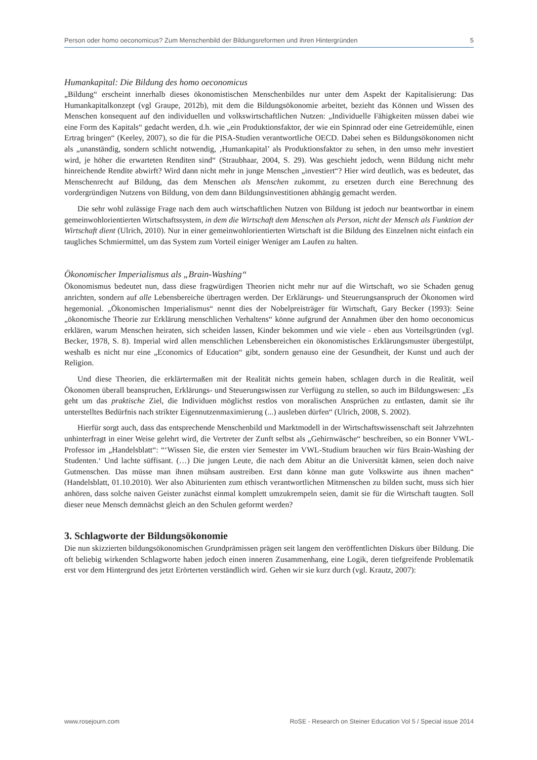Person oder homo oeconomicus? Zum Menschenbild der Bildungsreformen und ihren Hintergründen 5
Humankapital: Die Bildung des homo oeconomicus
„Bildung“ erscheint innerhalb dieses ökonomistischen Menschenbildes nur unter dem Aspekt der Kapitalisierung: Das Humankapitalkonzept (vgl Graupe, 2012b), mit dem die Bildungsökonomie arbeitet, bezieht das Können und Wissen des Menschen konsequent auf den individuellen und volkswirtschaftlichen Nutzen: „Individuelle Fähigkeiten müssen dabei wie eine Form des Kapitals“ gedacht werden, d.h. wie „ein Produktionsfaktor, der wie ein Spinnrad oder eine Getreidemühle, einen Ertrag bringen“ (Keeley, 2007), so die für die PISA-Studien verantwortliche OECD. Dabei sehen es Bildungsökonomen nicht als „unanständig, sondern schlicht notwendig, ‚Humankapital’ als Produktionsfaktor zu sehen, in den umso mehr investiert wird, je höher die erwarteten Renditen sind“ (Straubhaar, 2004, S. 29). Was geschieht jedoch, wenn Bildung nicht mehr hinreichende Rendite abwirft? Wird dann nicht mehr in junge Menschen „investiert“? Hier wird deutlich, was es bedeutet, das Menschenrecht auf Bildung, das dem Menschen als Menschen zukommt, zu ersetzen durch eine Berechnung des vordergründigen Nutzens von Bildung, von dem dann Bildungsinvestitionen abhängig gemacht werden.
Die sehr wohl zulässige Frage nach dem auch wirtschaftlichen Nutzen von Bildung ist jedoch nur beantwortbar in einem gemeinwohlorientierten Wirtschaftssystem, in dem die Wirtschaft dem Menschen als Person, nicht der Mensch als Funktion der Wirtschaft dient (Ulrich, 2010). Nur in einer gemeinwohlorientierten Wirtschaft ist die Bildung des Einzelnen nicht einfach ein taugliches Schmiermittel, um das System zum Vorteil einiger Weniger am Laufen zu halten.
Ökonomischer Imperialismus als „Brain-Washing“
Ökonomismus bedeutet nun, dass diese fragwürdigen Theorien nicht mehr nur auf die Wirtschaft, wo sie Schaden genug anrichten, sondern auf alle Lebensbereiche übertragen werden. Der Erklärungs- und Steuerungsanspruch der Ökonomen wird hegemonial. „Ökonomischen Imperialismus“ nennt dies der Nobelpreisträger für Wirtschaft, Gary Becker (1993): Seine „ökonomische Theorie zur Erklärung menschlichen Verhaltens“ könne aufgrund der Annahmen über den homo oeconomicus erklären, warum Menschen heiraten, sich scheiden lassen, Kinder bekommen und wie viele - eben aus Vorteilsgründen (vgl. Becker, 1978, S. 8). Imperial wird allen menschlichen Lebensbereichen ein ökonomistisches Erklärungsmuster übergestülpt, weshalb es nicht nur eine „Economics of Education“ gibt, sondern genauso eine der Gesundheit, der Kunst und auch der Religion.
Und diese Theorien, die erklärtermaßen mit der Realität nichts gemein haben, schlagen durch in die Realität, weil Ökonomen überall beanspruchen, Erklärungs- und Steuerungswissen zur Verfügung zu stellen, so auch im Bildungswesen: „Es geht um das praktische Ziel, die Individuen möglichst restlos von moralischen Ansprüchen zu entlasten, damit sie ihr unterstelltes Bedürfnis nach strikter Eigennutzenmaximierung (...) ausleben dürfen“ (Ulrich, 2008, S. 2002).
Hierfür sorgt auch, dass das entsprechende Menschenbild und Marktmodell in der Wirtschaftswissenschaft seit Jahrzehnten unhinterfragt in einer Weise gelehrt wird, die Vertreter der Zunft selbst als „Gehirnwäsche“ beschreiben, so ein Bonner VWL-Professor im „Handelsblatt“: “‘Wissen Sie, die ersten vier Semester im VWL-Studium brauchen wir fürs Brain-Washing der Studenten.‘ Und lachte süffisant. (…) Die jungen Leute, die nach dem Abitur an die Universität kämen, seien doch naive Gutmenschen. Das müsse man ihnen mühsam austreiben. Erst dann könne man gute Volkswirte aus ihnen machen“ (Handelsblatt, 01.10.2010). Wer also Abiturienten zum ethisch verantwortlichen Mitmenschen zu bilden sucht, muss sich hier anhören, dass solche naiven Geister zunächst einmal komplett umzukrempeln seien, damit sie für die Wirtschaft taugten. Soll dieser neue Mensch demnächst gleich an den Schulen geformt werden?
3. Schlagworte der Bildungsökonomie
Die nun skizzierten bildungsökonomischen Grundprämissen prägen seit langem den veröffentlichten Diskurs über Bildung. Die oft beliebig wirkenden Schlagworte haben jedoch einen inneren Zusammenhang, eine Logik, deren tiefgreifende Problematik erst vor dem Hintergrund des jetzt Erörterten verständlich wird. Gehen wir sie kurz durch (vgl. Krautz, 2007):
www.rosejourn.com RoSE - Research on Steiner Education Vol 5 / Special issue 2014